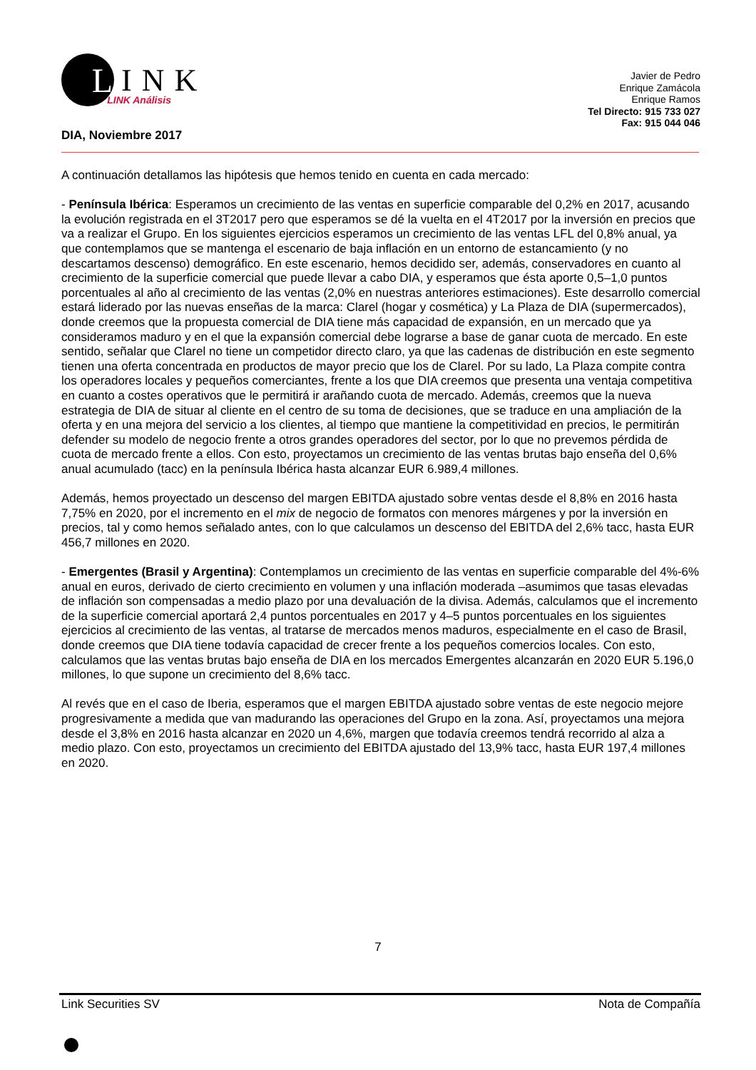L
INK LINK Análisis
Javier de Pedro
Enrique Zamácola
Enrique Ramos
Tel Directo: 915 733 027
Fax: 915 044 046
DIA, Noviembre 2017
A continuación detallamos las hipótesis que hemos tenido en cuenta en cada mercado:
- Península Ibérica: Esperamos un crecimiento de las ventas en superficie comparable del 0,2% en 2017, acusando la evolución registrada en el 3T2017 pero que esperamos se dé la vuelta en el 4T2017 por la inversión en precios que va a realizar el Grupo. En los siguientes ejercicios esperamos un crecimiento de las ventas LFL del 0,8% anual, ya que contemplamos que se mantenga el escenario de baja inflación en un entorno de estancamiento (y no descartamos descenso) demográfico. En este escenario, hemos decidido ser, además, conservadores en cuanto al crecimiento de la superficie comercial que puede llevar a cabo DIA, y esperamos que ésta aporte 0,5–1,0 puntos porcentuales al año al crecimiento de las ventas (2,0% en nuestras anteriores estimaciones). Este desarrollo comercial estará liderado por las nuevas enseñas de la marca: Clarel (hogar y cosmética) y La Plaza de DIA (supermercados), donde creemos que la propuesta comercial de DIA tiene más capacidad de expansión, en un mercado que ya consideramos maduro y en el que la expansión comercial debe lograrse a base de ganar cuota de mercado. En este sentido, señalar que Clarel no tiene un competidor directo claro, ya que las cadenas de distribución en este segmento tienen una oferta concentrada en productos de mayor precio que los de Clarel. Por su lado, La Plaza compite contra los operadores locales y pequeños comerciantes, frente a los que DIA creemos que presenta una ventaja competitiva en cuanto a costes operativos que le permitirá ir arañando cuota de mercado. Además, creemos que la nueva estrategia de DIA de situar al cliente en el centro de su toma de decisiones, que se traduce en una ampliación de la oferta y en una mejora del servicio a los clientes, al tiempo que mantiene la competitividad en precios, le permitirán defender su modelo de negocio frente a otros grandes operadores del sector, por lo que no prevemos pérdida de cuota de mercado frente a ellos. Con esto, proyectamos un crecimiento de las ventas brutas bajo enseña del 0,6% anual acumulado (tacc) en la península Ibérica hasta alcanzar EUR 6.989,4 millones.
Además, hemos proyectado un descenso del margen EBITDA ajustado sobre ventas desde el 8,8% en 2016 hasta 7,75% en 2020, por el incremento en el mix de negocio de formatos con menores márgenes y por la inversión en precios, tal y como hemos señalado antes, con lo que calculamos un descenso del EBITDA del 2,6% tacc, hasta EUR 456,7 millones en 2020.
- Emergentes (Brasil y Argentina): Contemplamos un crecimiento de las ventas en superficie comparable del 4%-6% anual en euros, derivado de cierto crecimiento en volumen y una inflación moderada –asumimos que tasas elevadas de inflación son compensadas a medio plazo por una devaluación de la divisa. Además, calculamos que el incremento de la superficie comercial aportará 2,4 puntos porcentuales en 2017 y 4–5 puntos porcentuales en los siguientes ejercicios al crecimiento de las ventas, al tratarse de mercados menos maduros, especialmente en el caso de Brasil, donde creemos que DIA tiene todavía capacidad de crecer frente a los pequeños comercios locales. Con esto, calculamos que las ventas brutas bajo enseña de DIA en los mercados Emergentes alcanzarán en 2020 EUR 5.196,0 millones, lo que supone un crecimiento del 8,6% tacc.
Al revés que en el caso de Iberia, esperamos que el margen EBITDA ajustado sobre ventas de este negocio mejore progresivamente a medida que van madurando las operaciones del Grupo en la zona. Así, proyectamos una mejora desde el 3,8% en 2016 hasta alcanzar en 2020 un 4,6%, margen que todavía creemos tendrá recorrido al alza a medio plazo. Con esto, proyectamos un crecimiento del EBITDA ajustado del 13,9% tacc, hasta EUR 197,4 millones en 2020.
7
Link Securities SV Nota de Compañía